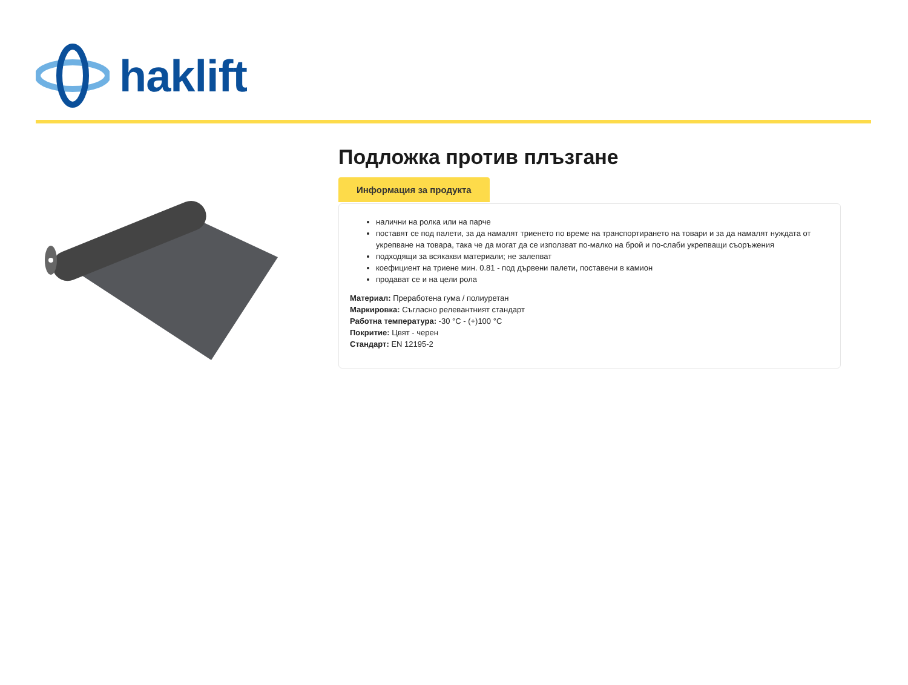haklift
Подложка против плъзгане
Информация за продукта
налични на ролка или на парче
поставят се под палети, за да намалят триенето по време на транспортирането на товари и за да намалят нуждата от укрепване на товара, така че да могат да се използват по-малко на брой и по-слаби укрепващи съоръжения
подходящи за всякакви материали; не залепват
коефициент на триене мин. 0.81 - под дървени палети, поставени в камион
продават се и на цели рола
Материал: Преработена гума / полиуретан
Маркировка: Съгласно релевантният стандарт
Работна температура: -30 °C - (+)100 °C
Покритие: Цвят - черен
Стандарт: EN 12195-2